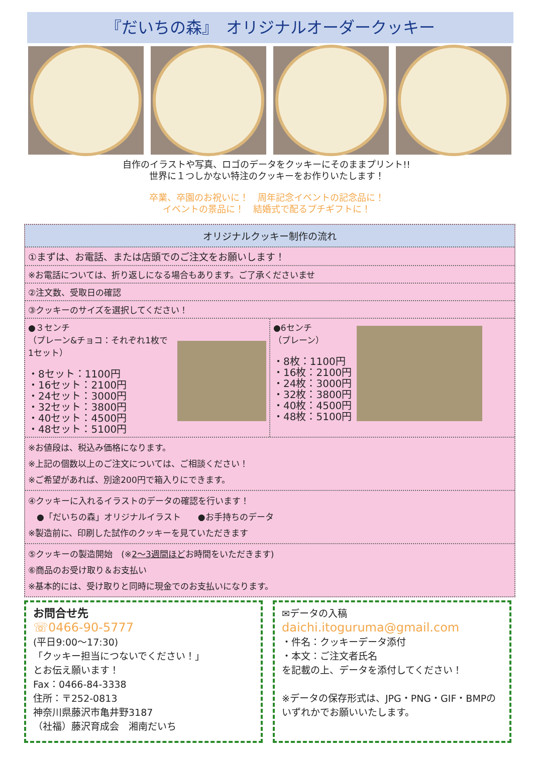『だいちの森』　オリジナルオーダークッキー
自作のイラストや写真、ロゴのデータをクッキーにそのままプリント!!
世界に１つしかない特注のクッキーをお作りいたします！
卒業、卒園のお祝いに！　周年記念イベントの記念品に！
イベントの景品に！　結婚式で配るプチギフトに！
オリジナルクッキー制作の流れ
①まずは、お電話、または店頭でのご注文をお願いします！
※お電話については、折り返しになる場合もあります。ご了承くださいませ
②注文数、受取日の確認
③クッキーのサイズを選択してください！
●３センチ
（プレーン&チョコ：それぞれ1枚で1セット）
・8セット：1100円
・16セット：2100円
・24セット：3000円
・32セット：3800円
・40セット：4500円
・48セット：5100円
●6センチ
（プレーン）
・8枚：1100円
・16枚：2100円
・24枚：3000円
・32枚：3800円
・40枚：4500円
・48枚：5100円
※お値段は、税込み価格になります。
※上記の個数以上のご注文については、ご相談ください！
※ご希望があれば、別途200円で箱入りにできます。
④クッキーに入れるイラストのデータの確認を行います！
　●「だいちの森」オリジナルイラスト　　●お手持ちのデータ
※製造前に、印刷した試作のクッキーを見ていただきます
⑤クッキーの製造開始　(※2～3週間ほどお時間をいただきます)
⑥商品のお受け取り＆お支払い
※基本的には、受け取りと同時に現金でのお支払いになります。
お問合せ先
☏0466-90-5777
(平日9:00～17:30)
「クッキー担当につないでください！」
とお伝え願います！
Fax：0466-84-3338
住所：〒252-0813
神奈川県藤沢市亀井野3187
（社福）藤沢育成会　湘南だいち
✉データの入稿
daichi.itoguruma@gmail.com
・件名：クッキーデータ添付
・本文：ご注文者氏名
を記載の上、データを添付してください！
※データの保存形式は、JPG・PNG・GIF・BMPのいずれかでお願いいたします。